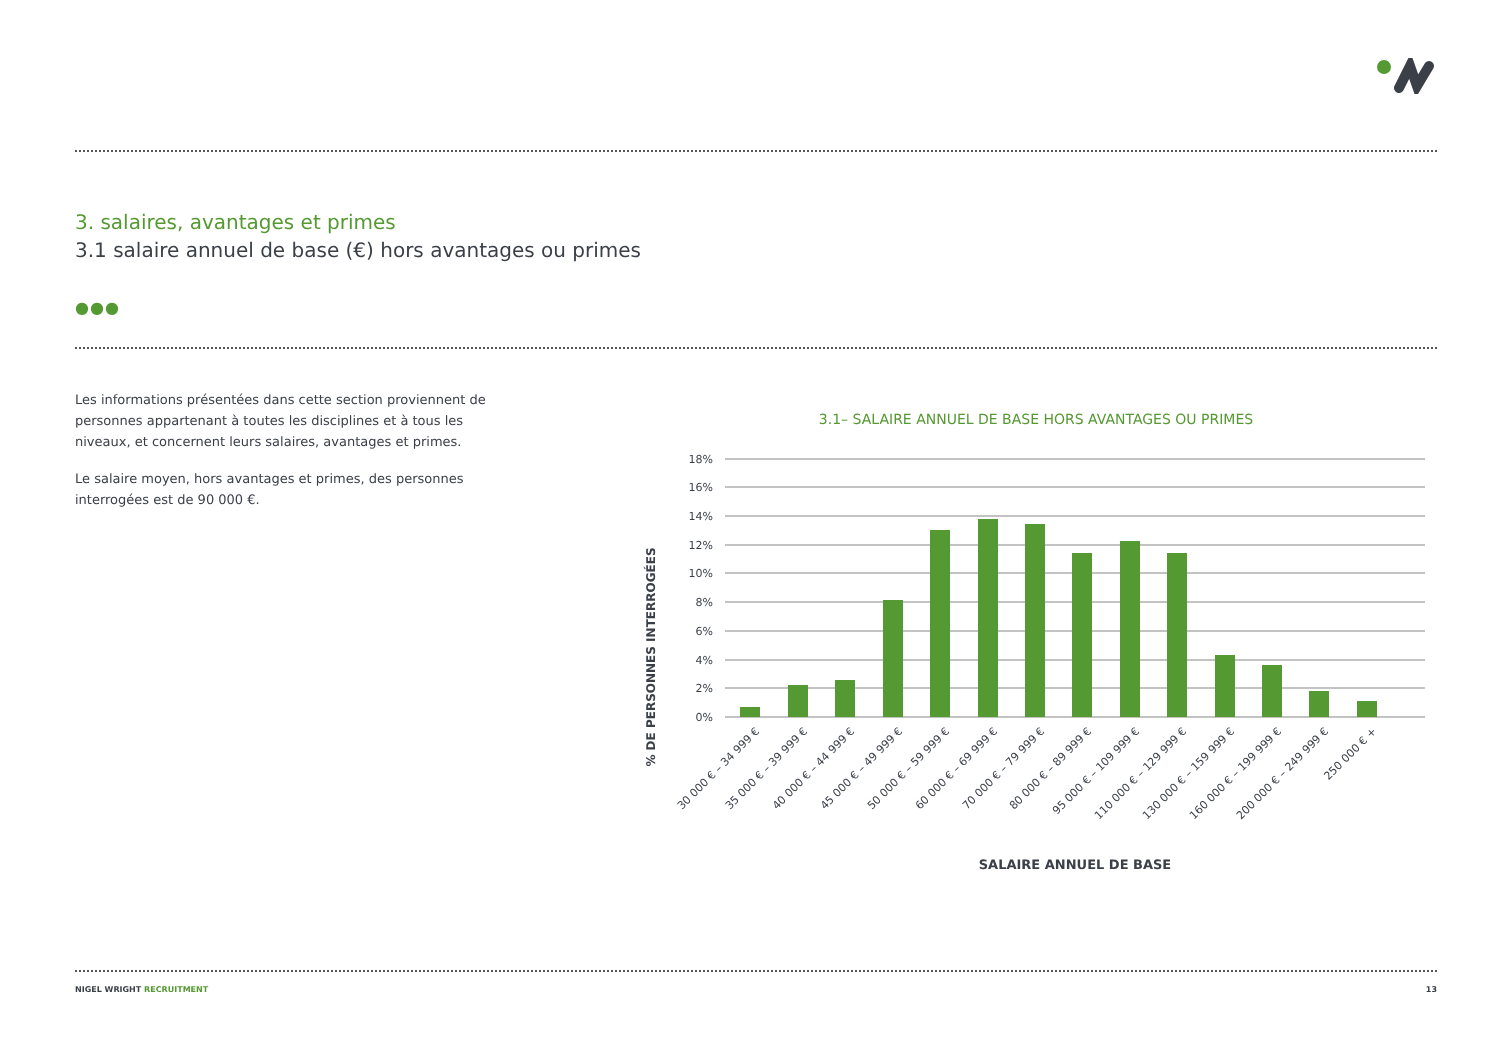3. salaires, avantages et primes
3.1 salaire annuel de base (€) hors avantages ou primes
●●●
Les informations présentées dans cette section proviennent de personnes appartenant à toutes les disciplines et à tous les niveaux, et concernent leurs salaires, avantages et primes.
Le salaire moyen, hors avantages et primes, des personnes interrogées est de 90 000 €.
3.1– SALAIRE ANNUEL DE BASE HORS AVANTAGES OU PRIMES
% DE PERSONNES INTERROGÉES
18%
16%
14%
12%
10%
8%
6%
4%
2%
0%
30 000 € – 34 999 €
35 000 € – 39 999 €
40 000 € – 44 999 €
45 000 € – 49 999 €
50 000 € – 59 999 €
60 000 € – 69 999 €
70 000 € – 79 999 €
80 000 € – 89 999 €
95 000 € – 109 999 €
110 000 € – 129 999 €
130 000 € – 159 999 €
160 000 € – 199 999 €
200 000 € – 249 999 €
250 000 € +
SALAIRE ANNUEL DE BASE
NIGEL WRIGHT RECRUITMENT 13